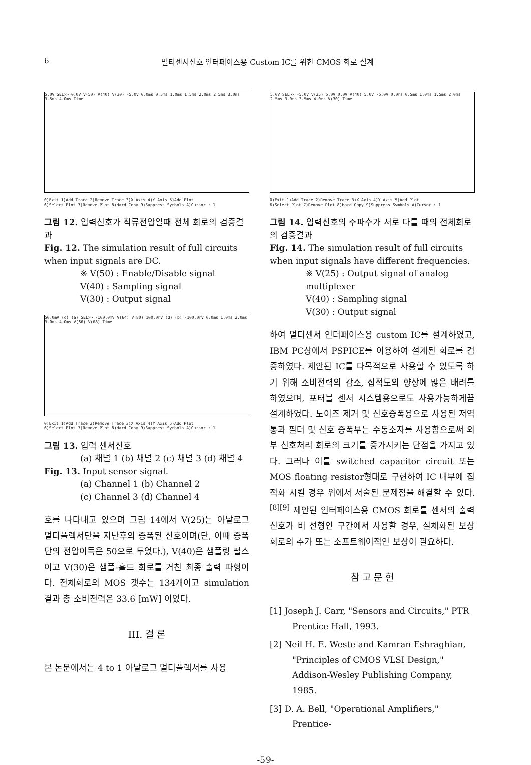6 멀티센서신호 인터페이스용 Custom IC를 위한 CMOS 회로 설계
5.0V SEL>> 0.0V V(50) V(40) V(30) -5.0V 0.0ms 0.5ms 1.0ms 1.5ms 2.0ms 2.5ms 3.0ms 3.5ms 4.0ms Time
0)Exit 1)Add Trace 2)Remove Trace 3)X Axis 4)Y Axis 5)Add Plot
6)Select Plot 7)Remove Plot 8)Hard Copy 9)Suppress Symbols A)Cursor : 1
그림 12. 입력신호가 직류전압일때 전체 회로의 검증결과
Fig. 12. The simulation result of full circuits when input signals are DC.
※ V(50) : Enable/Disable signal
V(40) : Sampling signal
V(30) : Output signal
50.0mV (c) (a) SEL>> -100.0mV V(64) V(80) 100.0mV (d) (b) -100.0mV 0.0ms 1.0ms 2.0ms 3.0ms 4.0ms V(66) V(68) Time
0)Exit 1)Add Trace 2)Remove Trace 3)X Axis 4)Y Axis 5)Add Plot
6)Select Plot 7)Remove Plot 8)Hard Copy 9)Suppress Symbols A)Cursor : 1
그림 13. 입력 센서신호
(a) 채널 1 (b) 채널 2 (c) 채널 3 (d) 채널 4
Fig. 13. Input sensor signal.
(a) Channel 1 (b) Channel 2
(c) Channel 3 (d) Channel 4
호를 나타내고 있으며 그림 14에서 V(25)는 아날로그 멀티플렉서단을 지난후의 증폭된 신호이며(단, 이때 증폭단의 전압이득은 50으로 두었다.), V(40)은 샘플링 펄스이고 V(30)은 샘플-홀드 회로를 거친 최종 출력 파형이다. 전체회로의 MOS 갯수는 134개이고 simulation 결과 총 소비전력은 33.6 [mW] 이었다.
III. 결 론
본 논문에서는 4 to 1 아날로그 멀티플렉서를 사용
5.0V SEL>> -5.0V V(25) 5.0V 0.0V V(40) 5.0V -5.0V 0.0ms 0.5ms 1.0ms 1.5ms 2.0ms 2.5ms 3.0ms 3.5ms 4.0ms V(30) Time
0)Exit 1)Add Trace 2)Remove Trace 3)X Axis 4)Y Axis 5)Add Plot
6)Select Plot 7)Remove Plot 8)Hard Copy 9)Suppress Symbols A)Cursor : 1
그림 14. 입력신호의 주파수가 서로 다를 때의 전체회로의 검증결과
Fig. 14. The simulation result of full circuits when input signals have different frequencies.
※ V(25) : Output signal of analog multiplexer
V(40) : Sampling signal
V(30) : Output signal
하여 멀티센서 인터페이스용 custom IC를 설계하였고, IBM PC상에서 PSPICE를 이용하여 설계된 회로를 검증하였다. 제안된 IC를 다목적으로 사용할 수 있도록 하기 위해 소비전력의 감소, 집적도의 향상에 많은 배려를 하였으며, 포터블 센서 시스템용으로도 사용가능하게끔 설계하였다. 노이즈 제거 및 신호증폭용으로 사용된 저역통과 필터 및 신호 증폭부는 수동소자를 사용함으로써 외부 신호처리 회로의 크기를 증가시키는 단점을 가지고 있다. 그러나 이를 switched capacitor circuit 또는 MOS floating resistor형태로 구현하여 IC 내부에 집적화 시킬 경우 위에서 서술된 문제점을 해결할 수 있다.<sup>[8][9]</sup> 제안된 인터페이스용 CMOS 회로를 센서의 출력신호가 비 선형인 구간에서 사용할 경우, 실체화된 보상회로의 추가 또는 소프트웨어적인 보상이 필요하다.
참 고 문 헌
[1] Joseph J. Carr, "Sensors and Circuits," PTR Prentice Hall, 1993.
[2] Neil H. E. Weste and Kamran Eshraghian, "Principles of CMOS VLSI Design," Addison-Wesley Publishing Company, 1985.
[3] D. A. Bell, "Operational Amplifiers," Prentice-
-59-